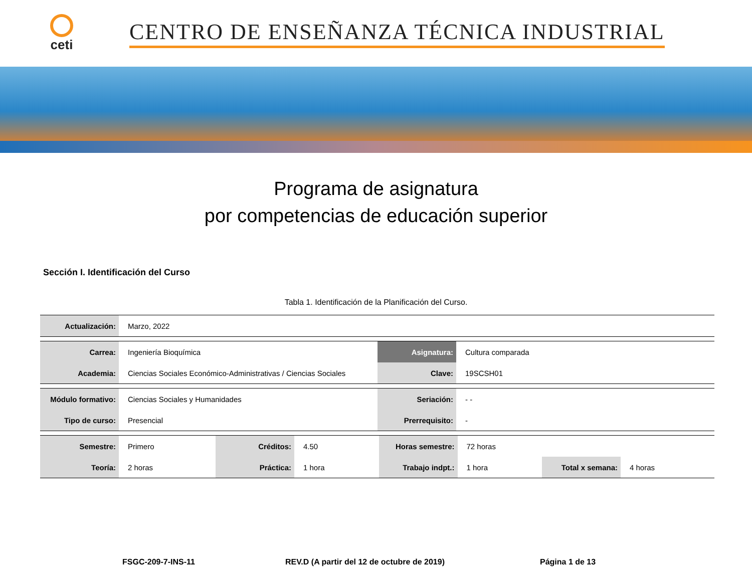ceti
CENTRO DE ENSEÑANZA TÉCNICA INDUSTRIAL
Programa de asignatura
por competencias de educación superior
Sección I. Identificación del Curso
Tabla 1. Identificación de la Planificación del Curso.
| Actualización: | Marzo, 2022 |
| Carrea: | Ingeniería Bioquímica | Asignatura: | Cultura comparada |
| Academia: | Ciencias Sociales Económico-Administrativas / Ciencias Sociales | Clave: | 19SCSH01 |
| Módulo formativo: | Ciencias Sociales y Humanidades | Seriación: | - - |
| Tipo de curso: | Presencial | Prerrequisito: | - |
| Semestre: | Primero | Créditos: | 4.50 | Horas semestre: | 72 horas | | |
| Teoría: | 2 horas | Práctica: | 1 hora | Trabajo indpt.: | 1 hora | Total x semana: | 4 horas |
FSGC-209-7-INS-11 REV.D (A partir del 12 de octubre de 2019) Página 1 de 13